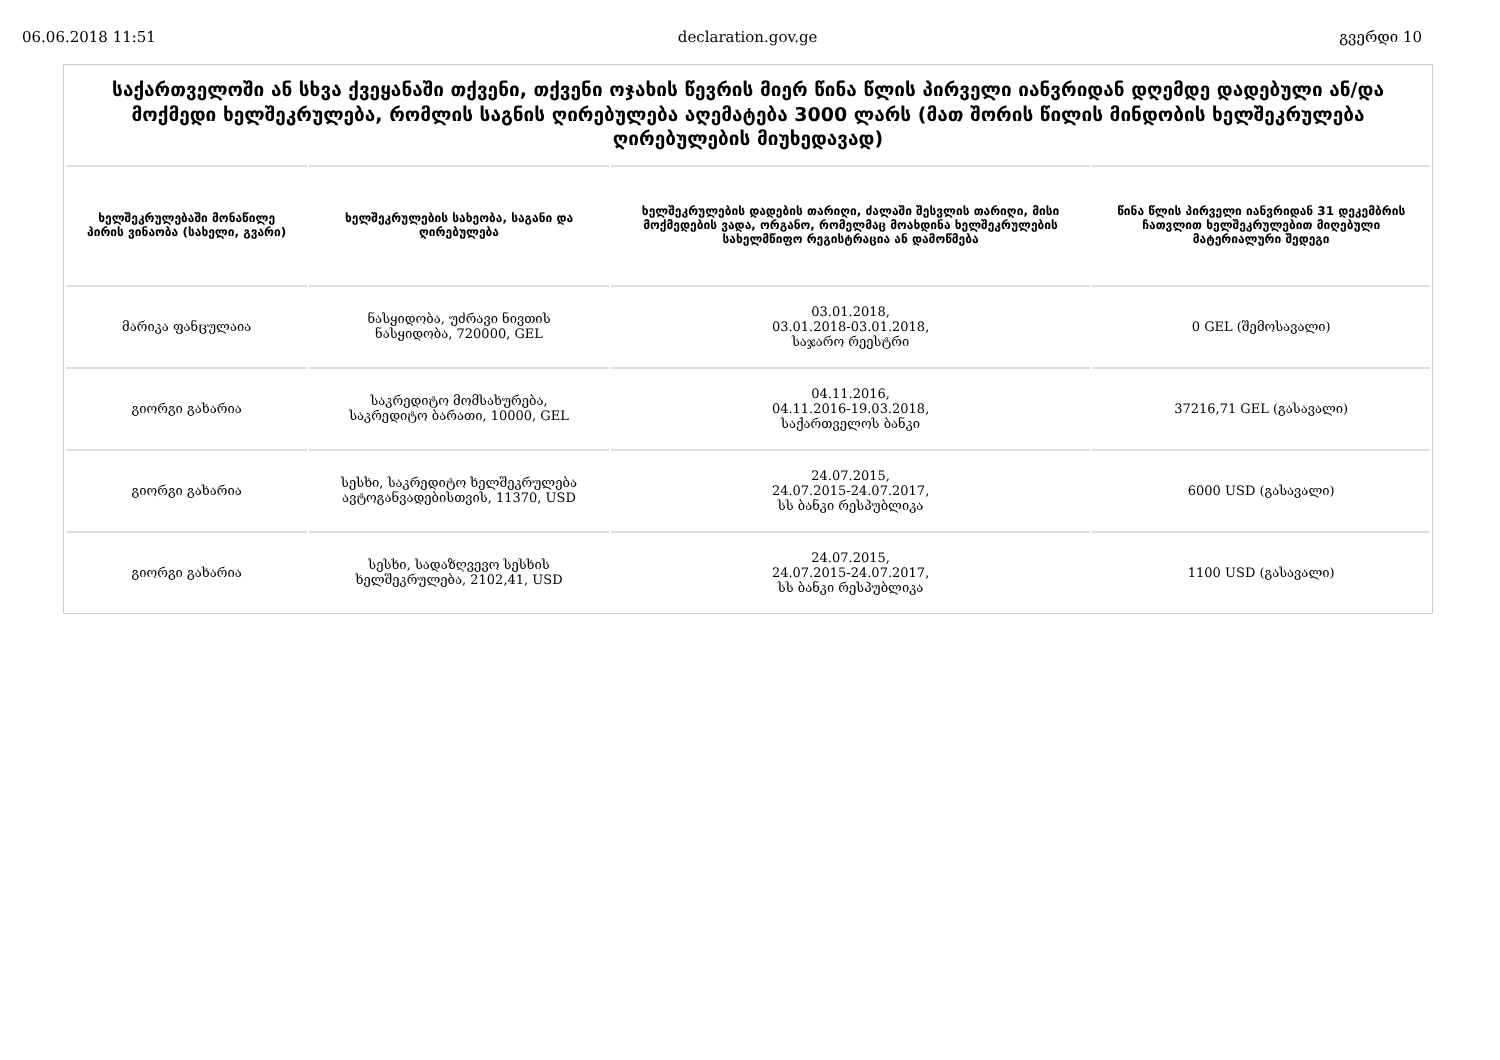06.06.2018 11:51 declaration.gov.ge გვერდი 10
საქართველოში ან სხვა ქვეყანაში თქვენი, თქვენი ოჯახის წევრის მიერ წინა წლის პირველი იანვრიდან დღემდე დადებული ან/და მოქმედი ხელშეკრულება, რომლის საგნის ღირებულება აღემატება 3000 ლარს (მათ შორის წილის მინდობის ხელშეკრულება ღირებულების მიუხედავად)
| ხელშეკრულებაში მონაწილე პირის ვინაობა (სახელი, გვარი) | ხელშეკრულების სახეობა, საგანი და ღირებულება | ხელშეკრულების დადების თარიღი, ძალაში შესვლის თარიღი, მისი მოქმედების ვადა, ორგანო, რომელმაც მოახდინა ხელშეკრულების სახელმწიფო რეგისტრაცია ან დამოწმება | წინა წლის პირველი იანვრიდან 31 დეკემბრის ჩათვლით ხელშეკრულებით მიღებული მატერიალური შედეგი |
| --- | --- | --- | --- |
| მარიკა ფანცულაია | ნასყიდობა, უძრავი ნივთის ნასყიდობა, 720000, GEL | 03.01.2018, 03.01.2018-03.01.2018, საჯარო რეესტრი | 0 GEL (შემოსავალი) |
| გიორგი გახარია | საკრედიტო მომსახურება, საკრედიტო ბარათი, 10000, GEL | 04.11.2016, 04.11.2016-19.03.2018, საქართველოს ბანკი | 37216,71 GEL (გასავალი) |
| გიორგი გახარია | სესხი, საკრედიტო ხელშეკრულება ავტოგანვადებისთვის, 11370, USD | 24.07.2015, 24.07.2015-24.07.2017, სს ბანკი რესპუბლიკა | 6000 USD (გასავალი) |
| გიორგი გახარია | სესხი, სადაზღვევო სესხის ხელშეკრულება, 2102,41, USD | 24.07.2015, 24.07.2015-24.07.2017, სს ბანკი რესპუბლიკა | 1100 USD (გასავალი) |